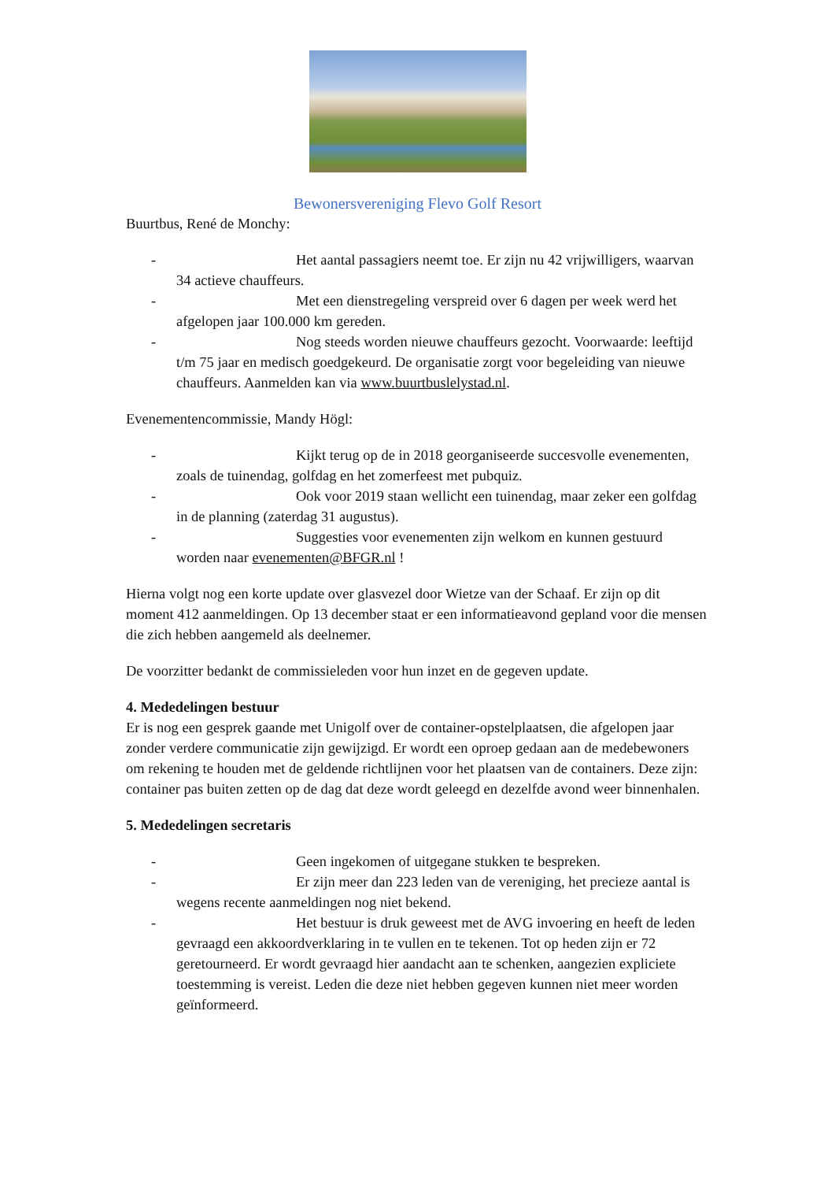Bewonersvereniging Flevo Golf Resort
Buurtbus, René de Monchy:
- Het aantal passagiers neemt toe. Er zijn nu 42 vrijwilligers, waarvan 34 actieve chauffeurs.
- Met een dienstregeling verspreid over 6 dagen per week werd het afgelopen jaar 100.000 km gereden.
- Nog steeds worden nieuwe chauffeurs gezocht. Voorwaarde: leeftijd t/m 75 jaar en medisch goedgekeurd. De organisatie zorgt voor begeleiding van nieuwe chauffeurs. Aanmelden kan via www.buurtbuslelystad.nl.
Evenementencommissie, Mandy Högl:
- Kijkt terug op de in 2018 georganiseerde succesvolle evenementen, zoals de tuinendag, golfdag en het zomerfeest met pubquiz.
- Ook voor 2019 staan wellicht een tuinendag, maar zeker een golfdag in de planning (zaterdag 31 augustus).
- Suggesties voor evenementen zijn welkom en kunnen gestuurd worden naar evenementen@BFGR.nl !
Hierna volgt nog een korte update over glasvezel door Wietze van der Schaaf. Er zijn op dit moment 412 aanmeldingen. Op 13 december staat er een informatieavond gepland voor die mensen die zich hebben aangemeld als deelnemer.
De voorzitter bedankt de commissieleden voor hun inzet en de gegeven update.
4. Mededelingen bestuur
Er is nog een gesprek gaande met Unigolf over de container-opstelplaatsen, die afgelopen jaar zonder verdere communicatie zijn gewijzigd. Er wordt een oproep gedaan aan de medebewoners om rekening te houden met de geldende richtlijnen voor het plaatsen van de containers. Deze zijn: container pas buiten zetten op de dag dat deze wordt geleegd en dezelfde avond weer binnenhalen.
5. Mededelingen secretaris
- Geen ingekomen of uitgegane stukken te bespreken.
- Er zijn meer dan 223 leden van de vereniging, het precieze aantal is wegens recente aanmeldingen nog niet bekend.
- Het bestuur is druk geweest met de AVG invoering en heeft de leden gevraagd een akkoordverklaring in te vullen en te tekenen. Tot op heden zijn er 72 geretourneerd. Er wordt gevraagd hier aandacht aan te schenken, aangezien expliciete toestemming is vereist. Leden die deze niet hebben gegeven kunnen niet meer worden geïnformeerd.